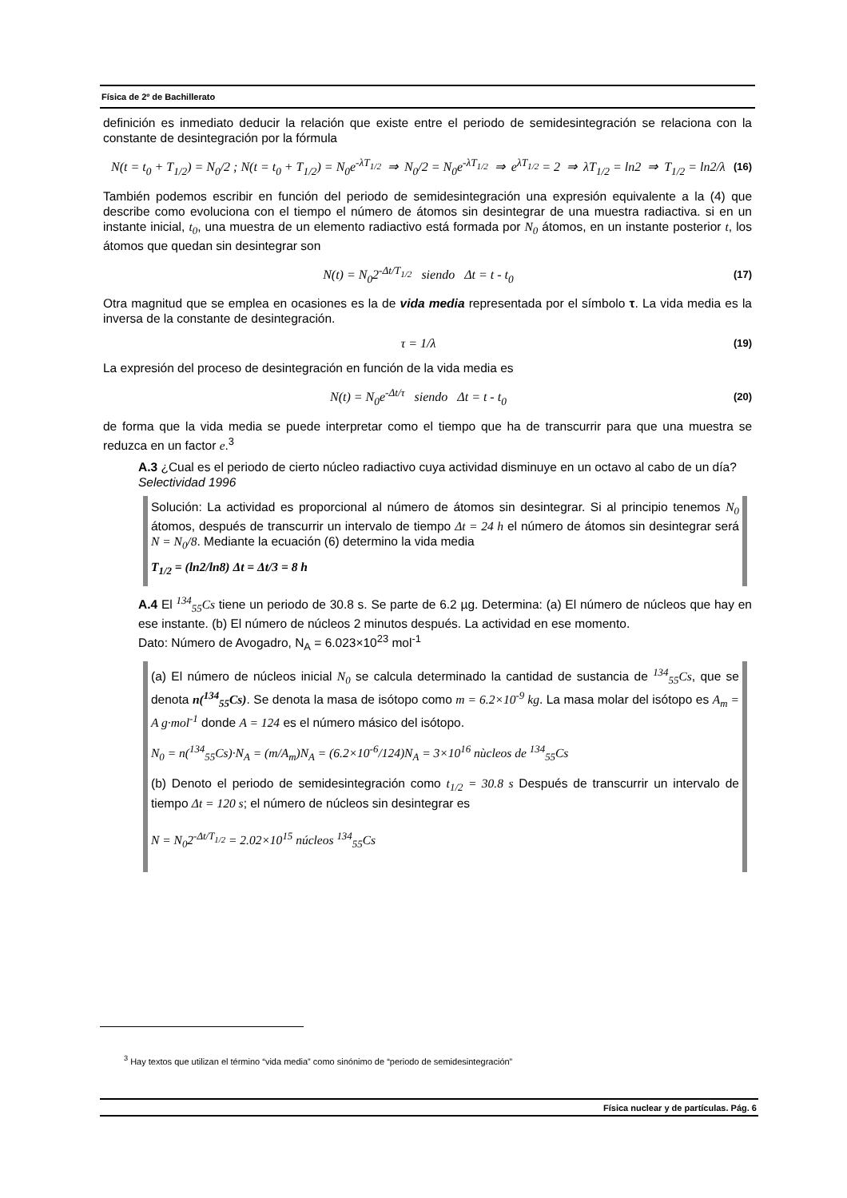Física de 2º de Bachillerato
definición es inmediato deducir la relación que existe entre el periodo de semidesintegración se relaciona con la constante de desintegración por la fórmula
N(t = t<sub>0</sub> + T<sub>1/2</sub>) = N<sub>0</sub>/2 ; N(t = t<sub>0</sub> + T<sub>1/2</sub>) = N<sub>0</sub>e<sup>-λT<sub>1/2</sub></sup> ⇒ N<sub>0</sub>/2 = N<sub>0</sub>e<sup>-λT<sub>1/2</sub></sup> ⇒ e<sup>λT<sub>1/2</sub></sup> = 2 ⇒ λT<sub>1/2</sub> = ln2 ⇒ T<sub>1/2</sub> = ln2/λ (16)
También podemos escribir en función del periodo de semidesintegración una expresión equivalente a la (4) que describe como evoluciona con el tiempo el número de átomos sin desintegrar de una muestra radiactiva. si en un instante inicial, t<sub>0</sub>, una muestra de un elemento radiactivo está formada por N<sub>0</sub> átomos, en un instante posterior t, los átomos que quedan sin desintegrar son
N(t) = N<sub>0</sub>2<sup>-Δt/T<sub>1/2</sub></sup> siendo Δt = t - t<sub>0</sub> (17)
Otra magnitud que se emplea en ocasiones es la de vida media representada por el símbolo τ. La vida media es la inversa de la constante de desintegración.
τ = 1/λ (19)
La expresión del proceso de desintegración en función de la vida media es
N(t) = N<sub>0</sub>e<sup>-Δt/τ</sup> siendo Δt = t - t<sub>0</sub> (20)
de forma que la vida media se puede interpretar como el tiempo que ha de transcurrir para que una muestra se reduzca en un factor e.<sup>3</sup>
A.3 ¿Cual es el periodo de cierto núcleo radiactivo cuya actividad disminuye en un octavo al cabo de un día?
Selectividad 1996
Solución: La actividad es proporcional al número de átomos sin desintegrar. Si al principio tenemos N<sub>0</sub> átomos, después de transcurrir un intervalo de tiempo Δt = 24 h el número de átomos sin desintegrar será N = N<sub>0</sub>/8. Mediante la ecuación (6) determino la vida media
T<sub>1/2</sub> = (ln2/ln8) Δt = Δt/3 = 8 h
A.4 El <sup>134</sup><sub>55</sub>Cs tiene un periodo de 30.8 s. Se parte de 6.2 µg. Determina: (a) El número de núcleos que hay en ese instante. (b) El número de núcleos 2 minutos después. La actividad en ese momento.
Dato: Número de Avogadro, N<sub>A</sub> = 6.023×10<sup>23</sup> mol<sup>-1</sup>
(a) El número de núcleos inicial N<sub>0</sub> se calcula determinado la cantidad de sustancia de <sup>134</sup><sub>55</sub>Cs, que se denota n(<sup>134</sup><sub>55</sub>Cs). Se denota la masa de isótopo como m = 6.2×10<sup>-9</sup> kg. La masa molar del isótopo es A<sub>m</sub> = A g·mol<sup>-1</sup> donde A = 124 es el número másico del isótopo.
N<sub>0</sub> = n(<sup>134</sup><sub>55</sub>Cs)·N<sub>A</sub> = (m/A<sub>m</sub>)N<sub>A</sub> = (6.2×10<sup>-6</sup>/124)N<sub>A</sub> = 3×10<sup>16</sup> nùcleos de <sup>134</sup><sub>55</sub>Cs
(b) Denoto el periodo de semidesintegración como t<sub>1/2</sub> = 30.8 s Después de transcurrir un intervalo de tiempo Δt = 120 s; el número de núcleos sin desintegrar es
N = N<sub>0</sub>2<sup>-Δt/T<sub>1/2</sub></sup> = 2.02×10<sup>15</sup> núcleos <sup>134</sup><sub>55</sub>Cs
<sup>3</sup> Hay textos que utilizan el término “vida media” como sinónimo de “periodo de semidesintegración”
Física nuclear y de partículas. Pág. 6